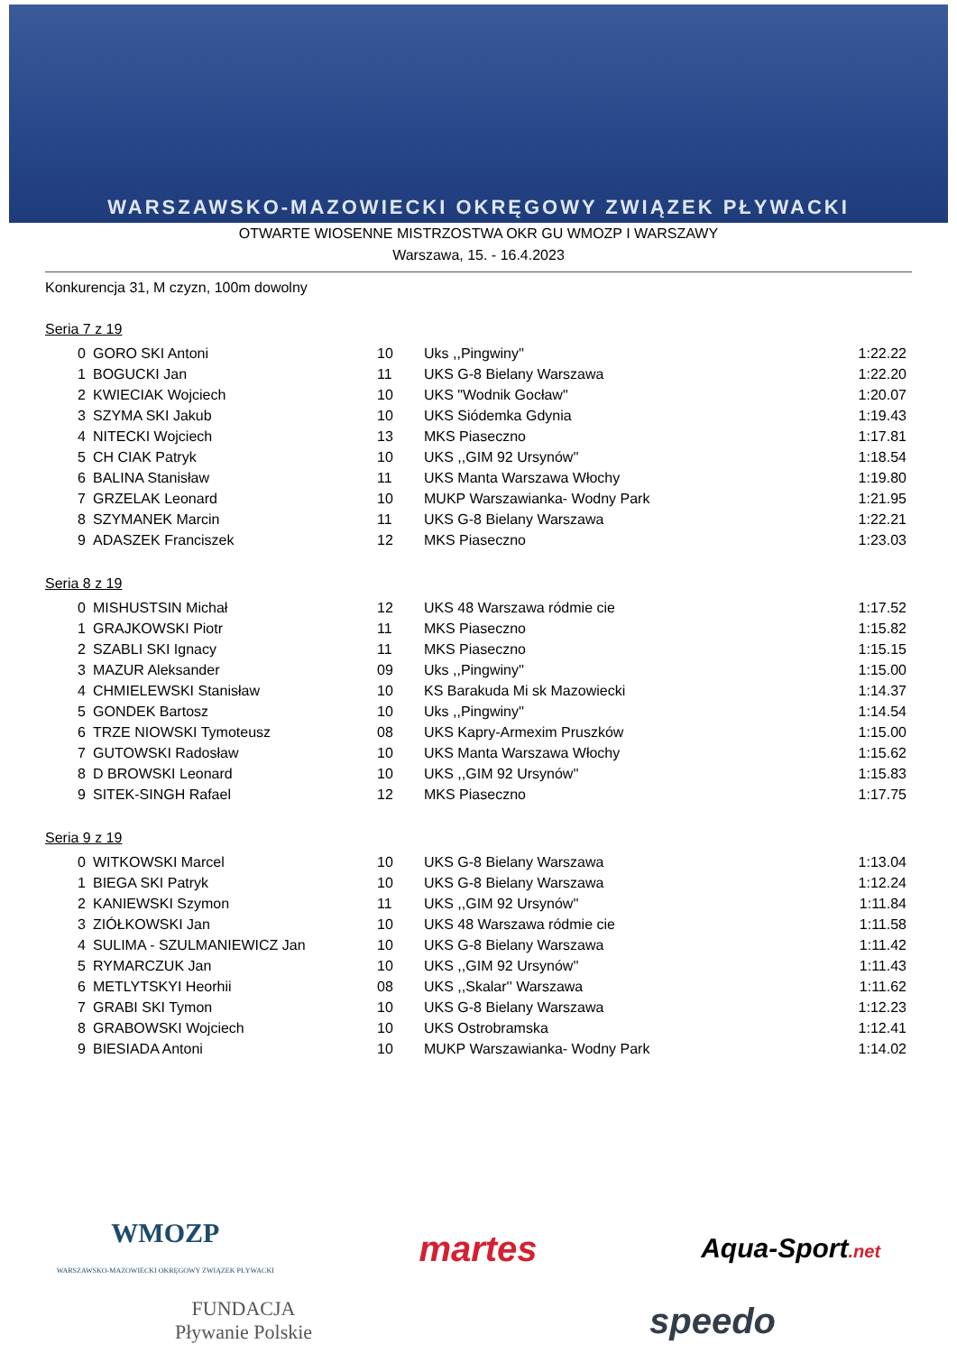WARSZAWSKO-MAZOWIECKI OKRĘGOWY ZWIĄZEK PŁYWACKI
OTWARTE WIOSENNE MISTRZOSTWA OKR GU WMOZP I WARSZAWY
Warszawa, 15. - 16.4.2023
Konkurencja 31, M czyzn, 100m dowolny
Seria 7 z 19
| 0 | GORO SKI Antoni | 10 | Uks ,,Pingwiny'' | 1:22.22 |
| 1 | BOGUCKI Jan | 11 | UKS G-8 Bielany Warszawa | 1:22.20 |
| 2 | KWIECIAK Wojciech | 10 | UKS "Wodnik Gocław" | 1:20.07 |
| 3 | SZYMA SKI Jakub | 10 | UKS Siódemka Gdynia | 1:19.43 |
| 4 | NITECKI Wojciech | 13 | MKS Piaseczno | 1:17.81 |
| 5 | CH CIAK Patryk | 10 | UKS ,,GIM 92 Ursynów'' | 1:18.54 |
| 6 | BALINA Stanisław | 11 | UKS Manta Warszawa Włochy | 1:19.80 |
| 7 | GRZELAK Leonard | 10 | MUKP Warszawianka- Wodny Park | 1:21.95 |
| 8 | SZYMANEK Marcin | 11 | UKS G-8 Bielany Warszawa | 1:22.21 |
| 9 | ADASZEK Franciszek | 12 | MKS Piaseczno | 1:23.03 |
Seria 8 z 19
| 0 | MISHUSTSIN Michał | 12 | UKS 48 Warszawa ródmie cie | 1:17.52 |
| 1 | GRAJKOWSKI Piotr | 11 | MKS Piaseczno | 1:15.82 |
| 2 | SZABLI SKI Ignacy | 11 | MKS Piaseczno | 1:15.15 |
| 3 | MAZUR Aleksander | 09 | Uks ,,Pingwiny'' | 1:15.00 |
| 4 | CHMIELEWSKI Stanisław | 10 | KS Barakuda Mi sk Mazowiecki | 1:14.37 |
| 5 | GONDEK Bartosz | 10 | Uks ,,Pingwiny'' | 1:14.54 |
| 6 | TRZE NIOWSKI Tymoteusz | 08 | UKS Kapry-Armexim Pruszków | 1:15.00 |
| 7 | GUTOWSKI Radosław | 10 | UKS Manta Warszawa Włochy | 1:15.62 |
| 8 | D BROWSKI Leonard | 10 | UKS ,,GIM 92 Ursynów'' | 1:15.83 |
| 9 | SITEK-SINGH Rafael | 12 | MKS Piaseczno | 1:17.75 |
Seria 9 z 19
| 0 | WITKOWSKI Marcel | 10 | UKS G-8 Bielany Warszawa | 1:13.04 |
| 1 | BIEGA SKI Patryk | 10 | UKS G-8 Bielany Warszawa | 1:12.24 |
| 2 | KANIEWSKI Szymon | 11 | UKS ,,GIM 92 Ursynów'' | 1:11.84 |
| 3 | ZIÓŁKOWSKI Jan | 10 | UKS 48 Warszawa ródmie cie | 1:11.58 |
| 4 | SULIMA - SZULMANIEWICZ Jan | 10 | UKS G-8 Bielany Warszawa | 1:11.42 |
| 5 | RYMARCZUK Jan | 10 | UKS ,,GIM 92 Ursynów'' | 1:11.43 |
| 6 | METLYTSKYI Heorhii | 08 | UKS ,,Skalar'' Warszawa | 1:11.62 |
| 7 | GRABI SKI Tymon | 10 | UKS G-8 Bielany Warszawa | 1:12.23 |
| 8 | GRABOWSKI Wojciech | 10 | UKS Ostrobramska | 1:12.41 |
| 9 | BIESIADA Antoni | 10 | MUKP Warszawianka- Wodny Park | 1:14.02 |
WMOZP
WARSZAWSKO-MAZOWIECKI OKRĘGOWY ZWIĄZEK PŁYWACKI
martes
Aqua-Sport.net
FUNDACJA
Pływanie Polskie
speedo